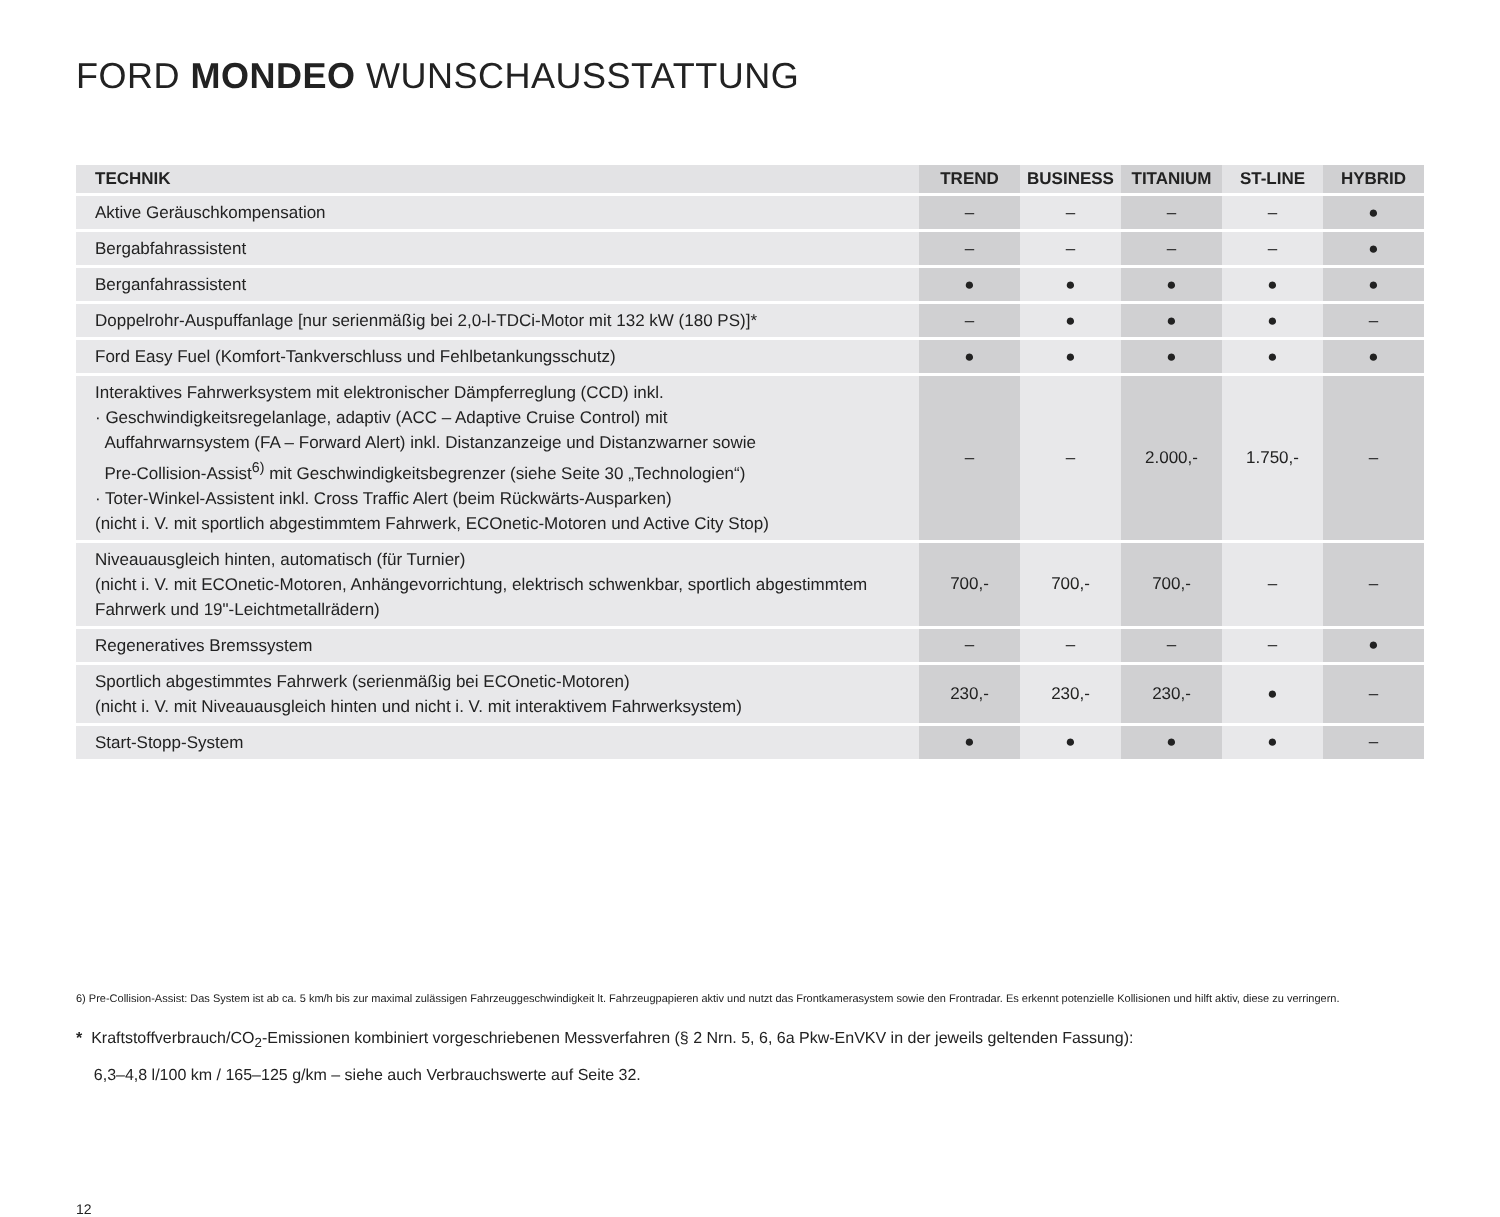FORD MONDEO WUNSCHAUSSTATTUNG
| TECHNIK | TREND | BUSINESS | TITANIUM | ST-LINE | HYBRID |
| --- | --- | --- | --- | --- | --- |
| Aktive Geräuschkompensation | – | – | – | – | ● |
| Bergabfahrassistent | – | – | – | – | ● |
| Berganfahrassistent | ● | ● | ● | ● | ● |
| Doppelrohr-Auspuffanlage [nur serienmäßig bei 2,0-l-TDCi-Motor mit 132 kW (180 PS)]* | – | ● | ● | ● | – |
| Ford Easy Fuel (Komfort-Tankverschluss und Fehlbetankungsschutz) | ● | ● | ● | ● | ● |
| Interaktives Fahrwerksystem mit elektronischer Dämpferreglung (CCD) inkl. · Geschwindigkeitsregelanlage, adaptiv (ACC – Adaptive Cruise Control) mit Auffahrwarnsystem (FA – Forward Alert) inkl. Distanzanzeige und Distanzwarner sowie Pre-Collision-Assist<sup>6)</sup> mit Geschwindigkeitsbegrenzer (siehe Seite 30 „Technologien“) · Toter-Winkel-Assistent inkl. Cross Traffic Alert (beim Rückwärts-Ausparken) (nicht i. V. mit sportlich abgestimmtem Fahrwerk, ECOnetic-Motoren und Active City Stop) | – | – | 2.000,- | 1.750,- | – |
| Niveauausgleich hinten, automatisch (für Turnier) (nicht i. V. mit ECOnetic-Motoren, Anhängevorrichtung, elektrisch schwenkbar, sportlich abgestimmtem Fahrwerk und 19"-Leichtmetallrädern) | 700,- | 700,- | 700,- | – | – |
| Regeneratives Bremssystem | – | – | – | – | ● |
| Sportlich abgestimmtes Fahrwerk (serienmäßig bei ECOnetic-Motoren) (nicht i. V. mit Niveauausgleich hinten und nicht i. V. mit interaktivem Fahrwerksystem) | 230,- | 230,- | 230,- | ● | – |
| Start-Stopp-System | ● | ● | ● | ● | – |
6) Pre-Collision-Assist: Das System ist ab ca. 5 km/h bis zur maximal zulässigen Fahrzeuggeschwindigkeit lt. Fahrzeugpapieren aktiv und nutzt das Frontkamerasystem sowie den Frontradar. Es erkennt potenzielle Kollisionen und hilft aktiv, diese zu verringern.
* Kraftstoffverbrauch/CO<sub>2</sub>-Emissionen kombiniert vorgeschriebenen Messverfahren (§ 2 Nrn. 5, 6, 6a Pkw-EnVKV in der jeweils geltenden Fassung):
6,3–4,8 l/100 km / 165–125 g/km – siehe auch Verbrauchswerte auf Seite 32.
12